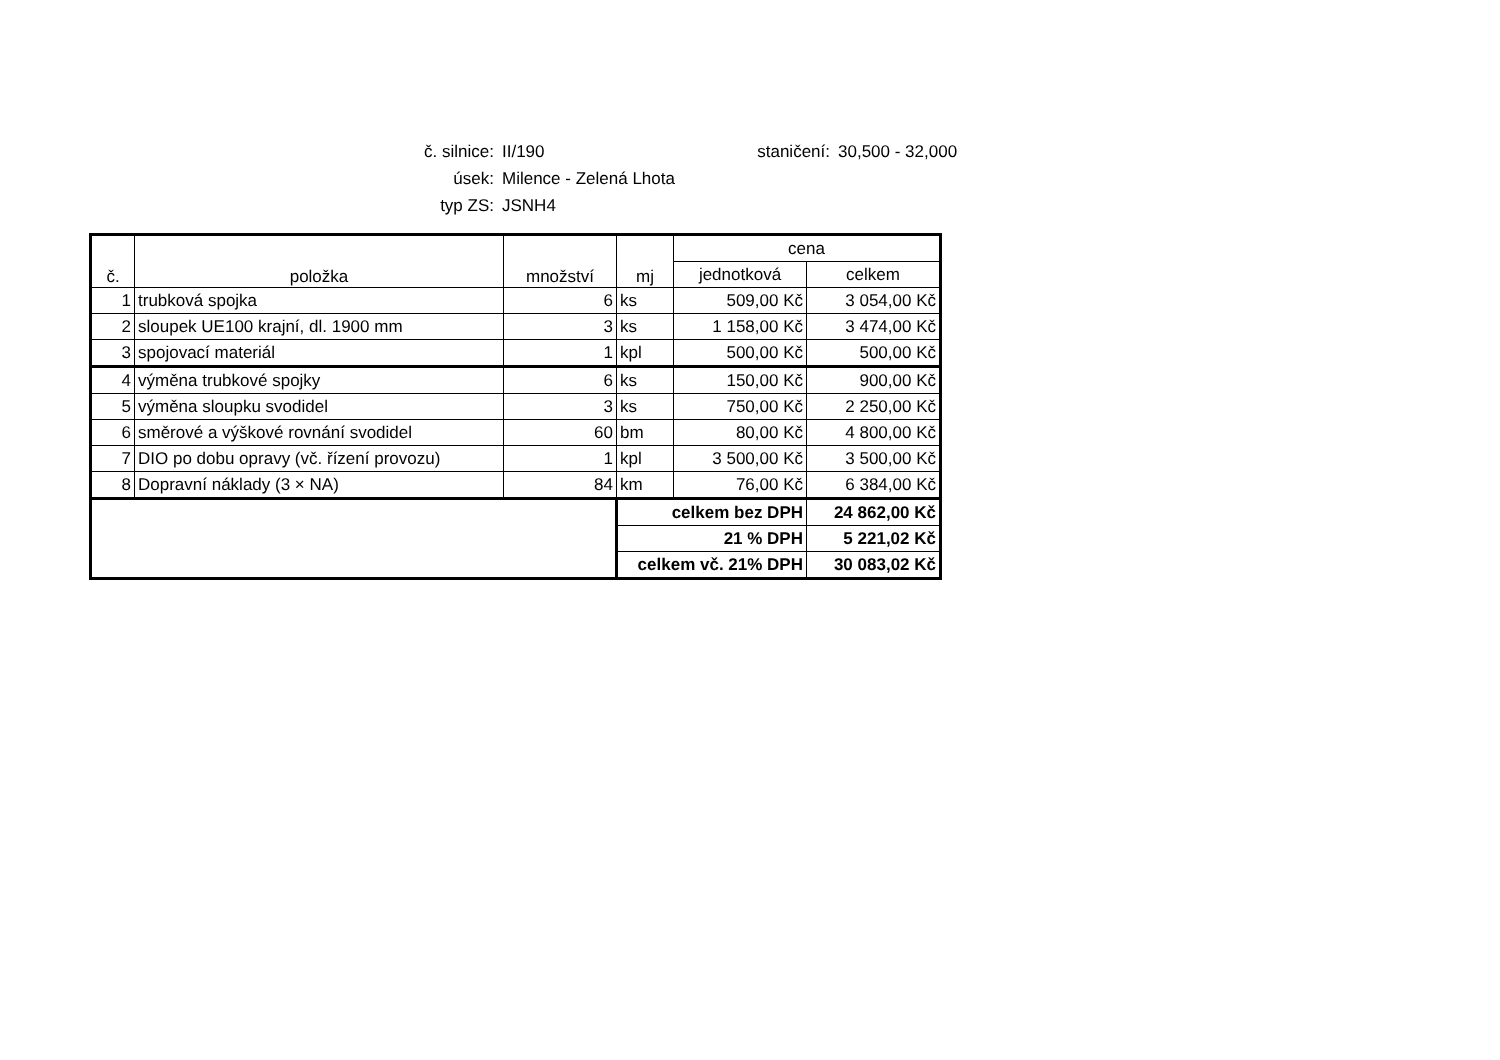| č. silnice: | II/190 | staničení: | 30,500 - 32,000 |
| úsek: | Milence - Zelená Lhota | | |
| typ ZS: | JSNH4 | | |
| č. | položka | množství | mj | cena | |
| --- | --- | --- | --- | --- | --- |
| | | | | jednotková | celkem |
| 1 | trubková spojka | 6 | ks | 509,00 Kč | 3 054,00 Kč |
| 2 | sloupek UE100 krajní, dl. 1900 mm | 3 | ks | 1 158,00 Kč | 3 474,00 Kč |
| 3 | spojovací materiál | 1 | kpl | 500,00 Kč | 500,00 Kč |
| 4 | výměna trubkové spojky | 6 | ks | 150,00 Kč | 900,00 Kč |
| 5 | výměna sloupku svodidel | 3 | ks | 750,00 Kč | 2 250,00 Kč |
| 6 | směrové a výškové rovnání svodidel | 60 | bm | 80,00 Kč | 4 800,00 Kč |
| 7 | DIO po dobu opravy (vč. řízení provozu) | 1 | kpl | 3 500,00 Kč | 3 500,00 Kč |
| 8 | Dopravní náklady (3 × NA) | 84 | km | 76,00 Kč | 6 384,00 Kč |
| | | | celkem bez DPH | | 24 862,00 Kč |
| | | | 21 % DPH | | 5 221,02 Kč |
| | | | celkem vč. 21% DPH | | 30 083,02 Kč |